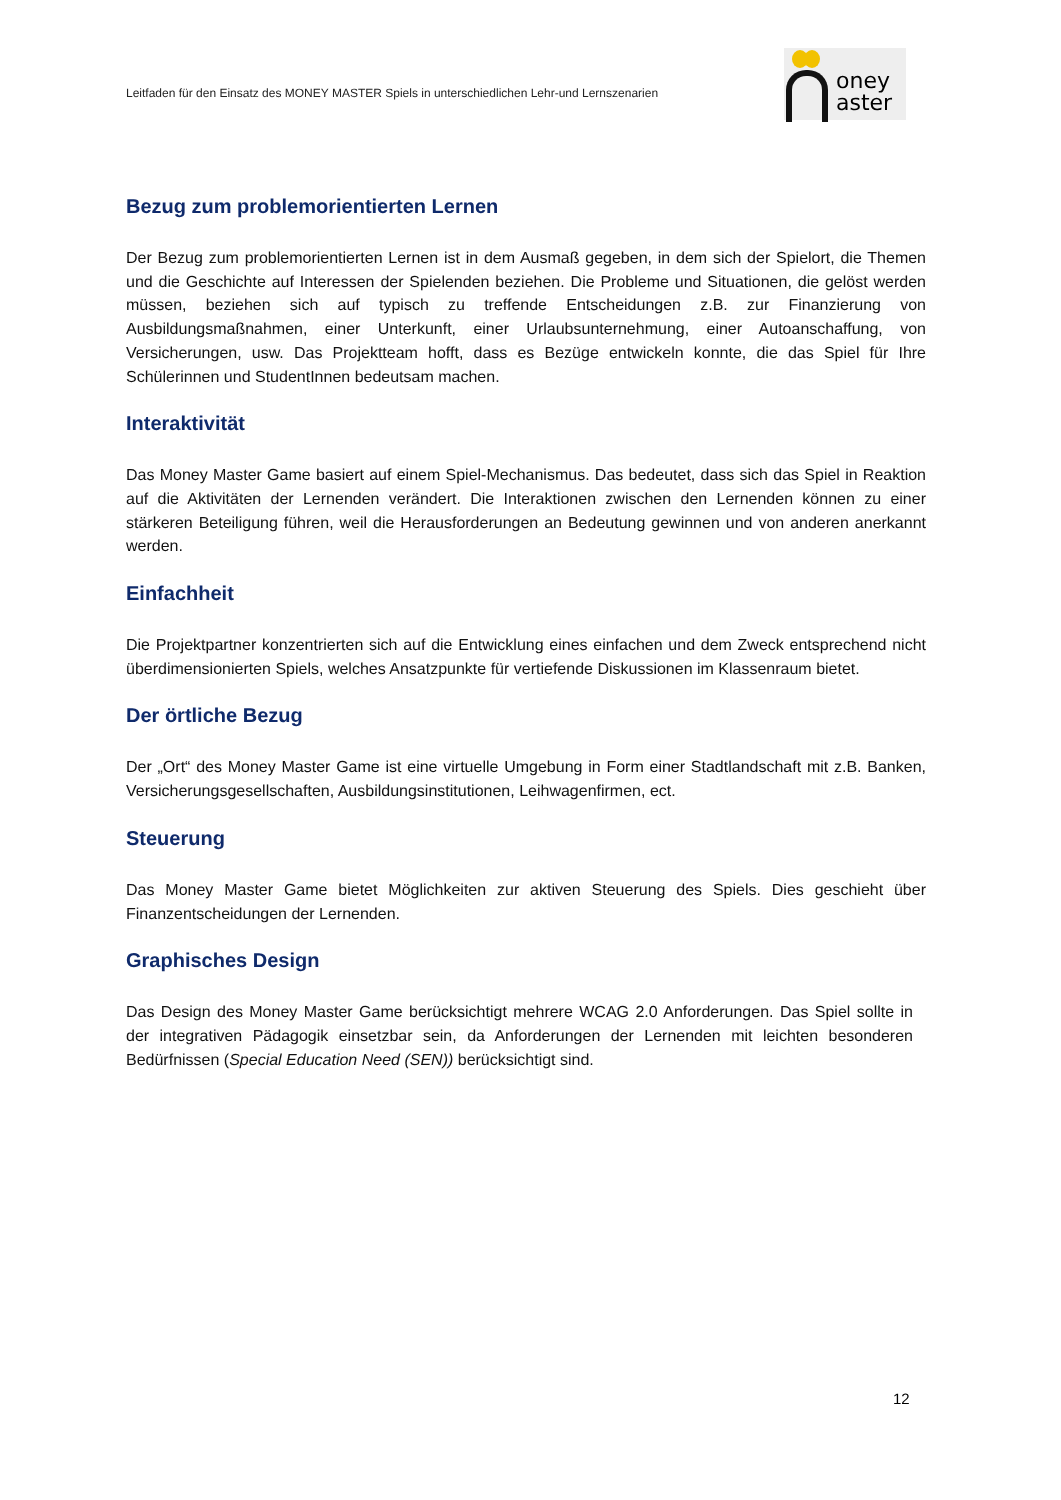Leitfaden für den Einsatz des MONEY MASTER Spiels in unterschiedlichen Lehr-und Lernszenarien
oney
aster
Bezug zum problemorientierten Lernen
Der Bezug zum problemorientierten Lernen ist in dem Ausmaß gegeben, in dem sich der Spielort, die Themen und die Geschichte auf Interessen der Spielenden beziehen. Die Probleme und Situationen, die gelöst werden müssen, beziehen sich auf typisch zu treffende Entscheidungen z.B. zur Finanzierung von Ausbildungsmaßnahmen, einer Unterkunft, einer Urlaubsunternehmung, einer Autoanschaffung, von Versicherungen, usw. Das Projektteam hofft, dass es Bezüge entwickeln konnte, die das Spiel für Ihre Schülerinnen und StudentInnen bedeutsam machen.
Interaktivität
Das Money Master Game basiert auf einem Spiel-Mechanismus. Das bedeutet, dass sich das Spiel in Reaktion auf die Aktivitäten der Lernenden verändert. Die Interaktionen zwischen den Lernenden können zu einer stärkeren Beteiligung führen, weil die Herausforderungen an Bedeutung gewinnen und von anderen anerkannt werden.
Einfachheit
Die Projektpartner konzentrierten sich auf die Entwicklung eines einfachen und dem Zweck entsprechend nicht überdimensionierten Spiels, welches Ansatzpunkte für vertiefende Diskussionen im Klassenraum bietet.
Der örtliche Bezug
Der „Ort“ des Money Master Game ist eine virtuelle Umgebung in Form einer Stadtlandschaft mit z.B. Banken, Versicherungsgesellschaften, Ausbildungsinstitutionen, Leihwagenfirmen, ect.
Steuerung
Das Money Master Game bietet Möglichkeiten zur aktiven Steuerung des Spiels. Dies geschieht über Finanzentscheidungen der Lernenden.
Graphisches Design
Das Design des Money Master Game berücksichtigt mehrere WCAG 2.0 Anforderungen. Das Spiel sollte in der integrativen Pädagogik einsetzbar sein, da Anforderungen der Lernenden mit leichten besonderen Bedürfnissen (Special Education Need (SEN)) berücksichtigt sind.
12